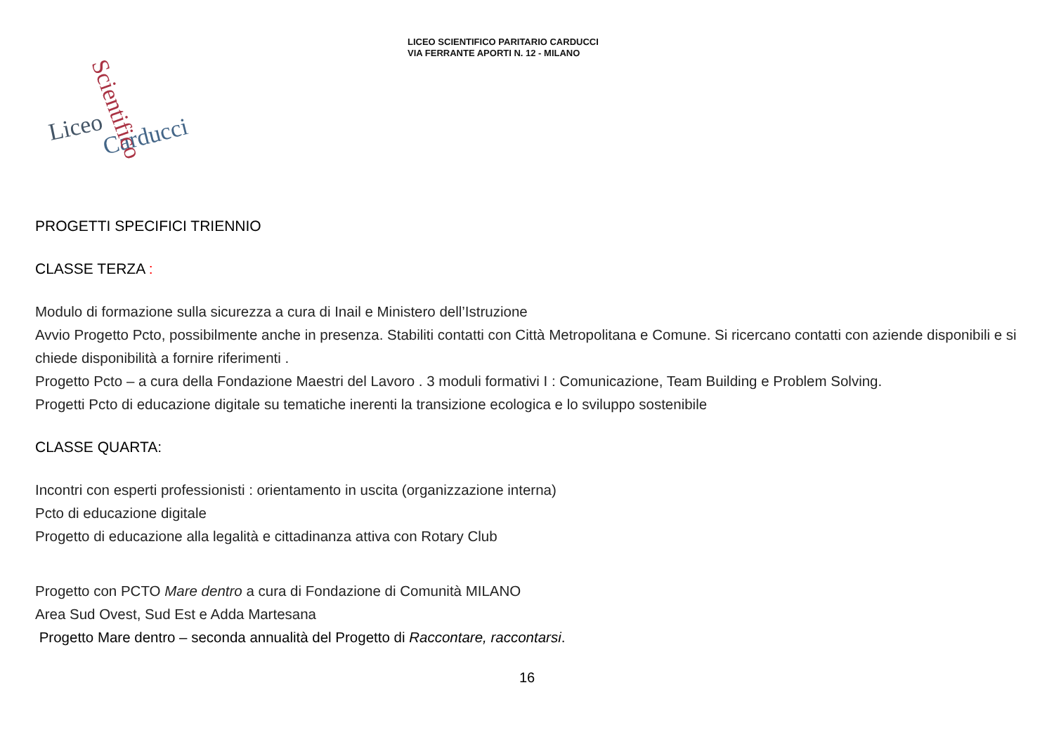LICEO SCIENTIFICO PARITARIO CARDUCCI
VIA FERRANTE APORTI N. 12 - MILANO
Liceo
Carducci
Scientifico
PROGETTI SPECIFICI TRIENNIO
CLASSE TERZA :
Modulo di formazione sulla sicurezza a cura di Inail e Ministero dell’Istruzione
Avvio Progetto Pcto, possibilmente anche in presenza. Stabiliti contatti con Città Metropolitana e Comune. Si ricercano contatti con aziende disponibili e si chiede disponibilità a fornire riferimenti .
Progetto Pcto – a cura della Fondazione Maestri del Lavoro . 3 moduli formativi I : Comunicazione, Team Building e Problem Solving.
Progetti Pcto di educazione digitale su tematiche inerenti la transizione ecologica e lo sviluppo sostenibile
CLASSE QUARTA:
Incontri con esperti professionisti : orientamento in uscita (organizzazione interna)
Pcto di educazione digitale
Progetto di educazione alla legalità e cittadinanza attiva con Rotary Club
Progetto con PCTO Mare dentro a cura di Fondazione di Comunità MILANO
Area Sud Ovest, Sud Est e Adda Martesana
Progetto Mare dentro – seconda annualità del Progetto di Raccontare, raccontarsi.
16